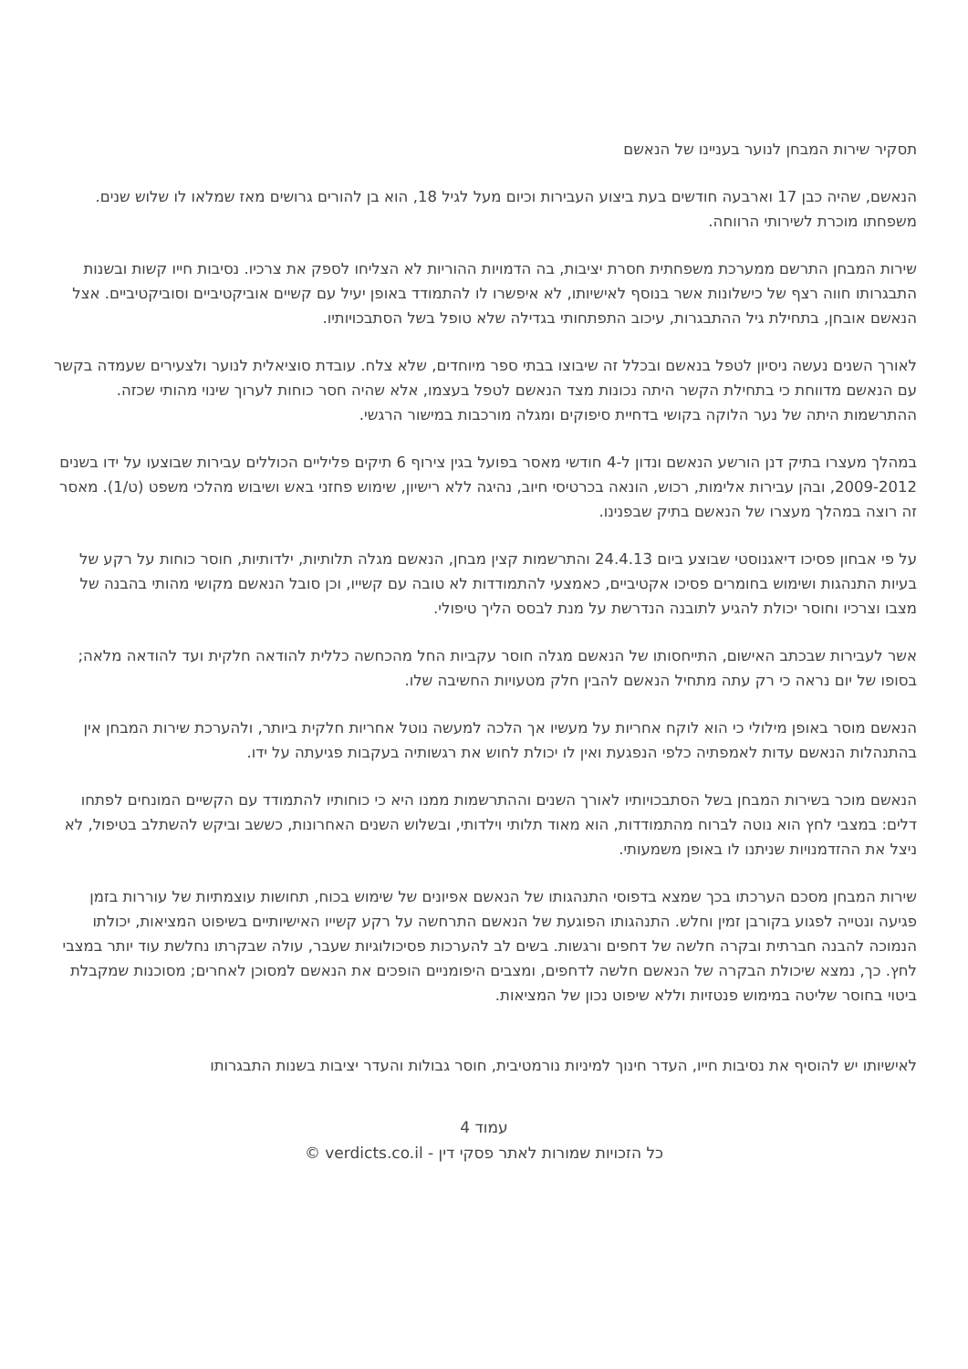תסקיר שירות המבחן לנוער בעניינו של הנאשם
הנאשם, שהיה כבן 17 וארבעה חודשים בעת ביצוע העבירות וכיום מעל לגיל 18, הוא בן להורים גרושים מאז שמלאו לו שלוש שנים. משפחתו מוכרת לשירותי הרווחה.
שירות המבחן התרשם ממערכת משפחתית חסרת יציבות, בה הדמויות ההוריות לא הצליחו לספק את צרכיו. נסיבות חייו קשות ובשנות התבגרותו חווה רצף של כישלונות אשר בנוסף לאישיותו, לא איפשרו לו להתמודד באופן יעיל עם קשיים אוביקטיביים וסוביקטיביים. אצל הנאשם אובחן, בתחילת גיל ההתבגרות, עיכוב התפתחותי בגדילה שלא טופל בשל הסתבכויותיו.
לאורך השנים נעשה ניסיון לטפל בנאשם ובכלל זה שיבוצו בבתי ספר מיוחדים, שלא צלח. עובדת סוציאלית לנוער ולצעירים שעמדה בקשר עם הנאשם מדווחת כי בתחילת הקשר היתה נכונות מצד הנאשם לטפל בעצמו, אלא שהיה חסר כוחות לערוך שינוי מהותי שכזה. ההתרשמות היתה של נער הלוקה בקושי בדחיית סיפוקים ומגלה מורכבות במישור הרגשי.
במהלך מעצרו בתיק דנן הורשע הנאשם ונדון ל-4 חודשי מאסר בפועל בגין צירוף 6 תיקים פליליים הכוללים עבירות שבוצעו על ידו בשנים 2009-2012, ובהן עבירות אלימות, רכוש, הונאה בכרטיסי חיוב, נהיגה ללא רישיון, שימוש פחזני באש ושיבוש מהלכי משפט (ט/1). מאסר זה רוצה במהלך מעצרו של הנאשם בתיק שבפנינו.
על פי אבחון פסיכו דיאגנוסטי שבוצע ביום 24.4.13 והתרשמות קצין מבחן, הנאשם מגלה תלותיות, ילדותיות, חוסר כוחות על רקע של בעיות התנהגות ושימוש בחומרים פסיכו אקטיביים, כאמצעי להתמודדות לא טובה עם קשייו, וכן סובל הנאשם מקושי מהותי בהבנה של מצבו וצרכיו וחוסר יכולת להגיע לתובנה הנדרשת על מנת לבסס הליך טיפולי.
אשר לעבירות שבכתב האישום, התייחסותו של הנאשם מגלה חוסר עקביות החל מהכחשה כללית להודאה חלקית ועד להודאה מלאה; בסופו של יום נראה כי רק עתה מתחיל הנאשם להבין חלק מטעויות החשיבה שלו.
הנאשם מוסר באופן מילולי כי הוא לוקח אחריות על מעשיו אך הלכה למעשה נוטל אחריות חלקית ביותר, ולהערכת שירות המבחן אין בהתנהלות הנאשם עדות לאמפתיה כלפי הנפגעת ואין לו יכולת לחוש את רגשותיה בעקבות פגיעתה על ידו.
הנאשם מוכר בשירות המבחן בשל הסתבכויותיו לאורך השנים וההתרשמות ממנו היא כי כוחותיו להתמודד עם הקשיים המונחים לפתחו דלים: במצבי לחץ הוא נוטה לברוח מהתמודדות, הוא מאוד תלותי וילדותי, ובשלוש השנים האחרונות, כששב וביקש להשתלב בטיפול, לא ניצל את ההזדמנויות שניתנו לו באופן משמעותי.
שירות המבחן מסכם הערכתו בכך שמצא בדפוסי התנהגותו של הנאשם אפיונים של שימוש בכוח, תחושות עוצמתיות של עוררות בזמן פגיעה ונטייה לפגוע בקורבן זמין וחלש. התנהגותו הפוגעת של הנאשם התרחשה על רקע קשייו האישיותיים בשיפוט המציאות, יכולתו הנמוכה להבנה חברתית ובקרה חלשה של דחפים ורגשות. בשים לב להערכות פסיכולוגיות שעבר, עולה שבקרתו נחלשת עוד יותר במצבי לחץ. כך, נמצא שיכולת הבקרה של הנאשם חלשה לדחפים, ומצבים היפומניים הופכים את הנאשם למסוכן לאחרים; מסוכנות שמקבלת ביטוי בחוסר שליטה במימוש פנטזיות וללא שיפוט נכון של המציאות.
לאישיותו יש להוסיף את נסיבות חייו, העדר חינוך למיניות נורמטיבית, חוסר גבולות והעדר יציבות בשנות התבגרותו
עמוד 4
כל הזכויות שמורות לאתר פסקי דין - verdicts.co.il ©